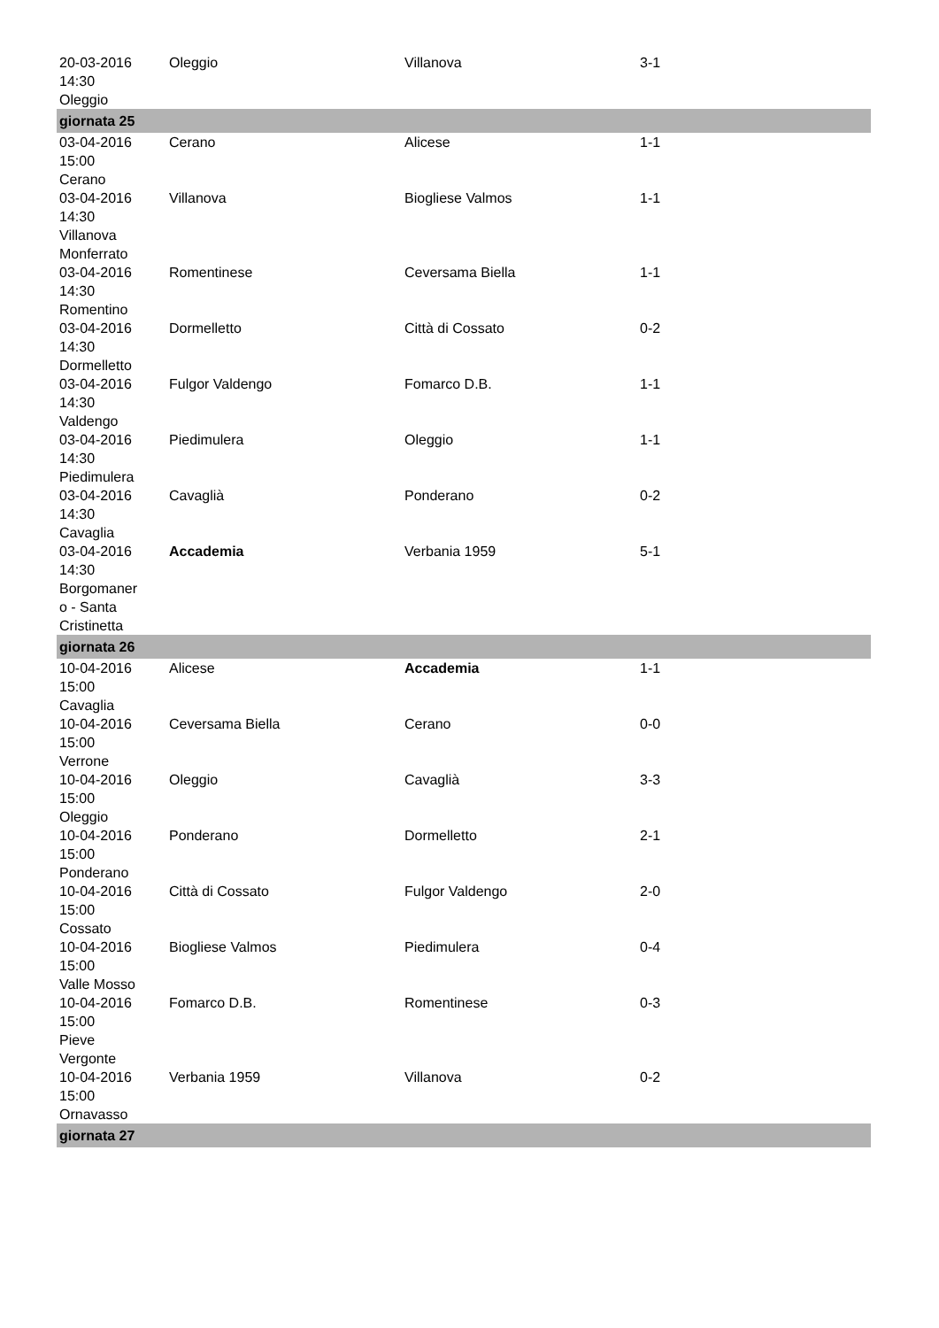| 20-03-2016 14:30 Oleggio | Oleggio | Villanova | 3-1 |
| giornata 25 | | | |
| 03-04-2016 15:00 Cerano | Cerano | Alicese | 1-1 |
| 03-04-2016 14:30 Villanova Monferrato | Villanova | Biogliese Valmos | 1-1 |
| 03-04-2016 14:30 Romentino | Romentinese | Ceversama Biella | 1-1 |
| 03-04-2016 14:30 Dormelletto | Dormelletto | Città di Cossato | 0-2 |
| 03-04-2016 14:30 Valdengo | Fulgor Valdengo | Fomarco D.B. | 1-1 |
| 03-04-2016 14:30 Piedimulera | Piedimulera | Oleggio | 1-1 |
| 03-04-2016 14:30 Cavaglia | Cavaglià | Ponderano | 0-2 |
| 03-04-2016 14:30 Borgomaner o - Santa Cristinetta | Accademia | Verbania 1959 | 5-1 |
| giornata 26 | | | |
| 10-04-2016 15:00 Cavaglia | Alicese | Accademia | 1-1 |
| 10-04-2016 15:00 Verrone | Ceversama Biella | Cerano | 0-0 |
| 10-04-2016 15:00 Oleggio | Oleggio | Cavaglià | 3-3 |
| 10-04-2016 15:00 Ponderano | Ponderano | Dormelletto | 2-1 |
| 10-04-2016 15:00 Cossato | Città di Cossato | Fulgor Valdengo | 2-0 |
| 10-04-2016 15:00 Valle Mosso | Biogliese Valmos | Piedimulera | 0-4 |
| 10-04-2016 15:00 Pieve Vergonte | Fomarco D.B. | Romentinese | 0-3 |
| 10-04-2016 15:00 Ornavasso | Verbania 1959 | Villanova | 0-2 |
| giornata 27 | | | |